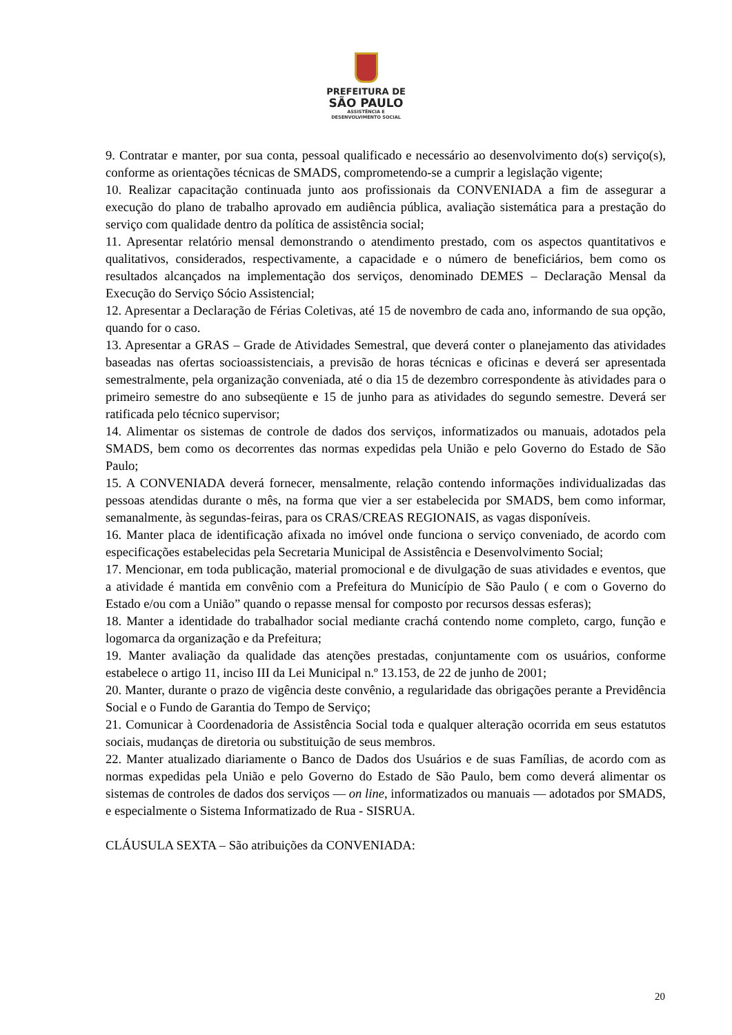PREFEITURA DE
SÃO PAULO
ASSISTÊNCIA E
DESENVOLVIMENTO SOCIAL
9. Contratar e manter, por sua conta, pessoal qualificado e necessário ao desenvolvimento do(s) serviço(s), conforme as orientações técnicas de SMADS, comprometendo-se a cumprir a legislação vigente;
10. Realizar capacitação continuada junto aos profissionais da CONVENIADA a fim de assegurar a execução do plano de trabalho aprovado em audiência pública, avaliação sistemática para a prestação do serviço com qualidade dentro da política de assistência social;
11. Apresentar relatório mensal demonstrando o atendimento prestado, com os aspectos quantitativos e qualitativos, considerados, respectivamente, a capacidade e o número de beneficiários, bem como os resultados alcançados na implementação dos serviços, denominado DEMES – Declaração Mensal da Execução do Serviço Sócio Assistencial;
12. Apresentar a Declaração de Férias Coletivas, até 15 de novembro de cada ano, informando de sua opção, quando for o caso.
13. Apresentar a GRAS – Grade de Atividades Semestral, que deverá conter o planejamento das atividades baseadas nas ofertas socioassistenciais, a previsão de horas técnicas e oficinas e deverá ser apresentada semestralmente, pela organização conveniada, até o dia 15 de dezembro correspondente às atividades para o primeiro semestre do ano subseqüente e 15 de junho para as atividades do segundo semestre. Deverá ser ratificada pelo técnico supervisor;
14. Alimentar os sistemas de controle de dados dos serviços, informatizados ou manuais, adotados pela SMADS, bem como os decorrentes das normas expedidas pela União e pelo Governo do Estado de São Paulo;
15. A CONVENIADA deverá fornecer, mensalmente, relação contendo informações individualizadas das pessoas atendidas durante o mês, na forma que vier a ser estabelecida por SMADS, bem como informar, semanalmente, às segundas-feiras, para os CRAS/CREAS REGIONAIS, as vagas disponíveis.
16. Manter placa de identificação afixada no imóvel onde funciona o serviço conveniado, de acordo com especificações estabelecidas pela Secretaria Municipal de Assistência e Desenvolvimento Social;
17. Mencionar, em toda publicação, material promocional e de divulgação de suas atividades e eventos, que a atividade é mantida em convênio com a Prefeitura do Município de São Paulo ( e com o Governo do Estado e/ou com a União” quando o repasse mensal for composto por recursos dessas esferas);
18. Manter a identidade do trabalhador social mediante crachá contendo nome completo, cargo, função e logomarca da organização e da Prefeitura;
19. Manter avaliação da qualidade das atenções prestadas, conjuntamente com os usuários, conforme estabelece o artigo 11, inciso III da Lei Municipal n.º 13.153, de 22 de junho de 2001;
20. Manter, durante o prazo de vigência deste convênio, a regularidade das obrigações perante a Previdência Social e o Fundo de Garantia do Tempo de Serviço;
21. Comunicar à Coordenadoria de Assistência Social toda e qualquer alteração ocorrida em seus estatutos sociais, mudanças de diretoria ou substituição de seus membros.
22. Manter atualizado diariamente o Banco de Dados dos Usuários e de suas Famílias, de acordo com as normas expedidas pela União e pelo Governo do Estado de São Paulo, bem como deverá alimentar os sistemas de controles de dados dos serviços — on line, informatizados ou manuais — adotados por SMADS, e especialmente o Sistema Informatizado de Rua - SISRUA.
CLÁUSULA SEXTA – São atribuições da CONVENIADA:
20